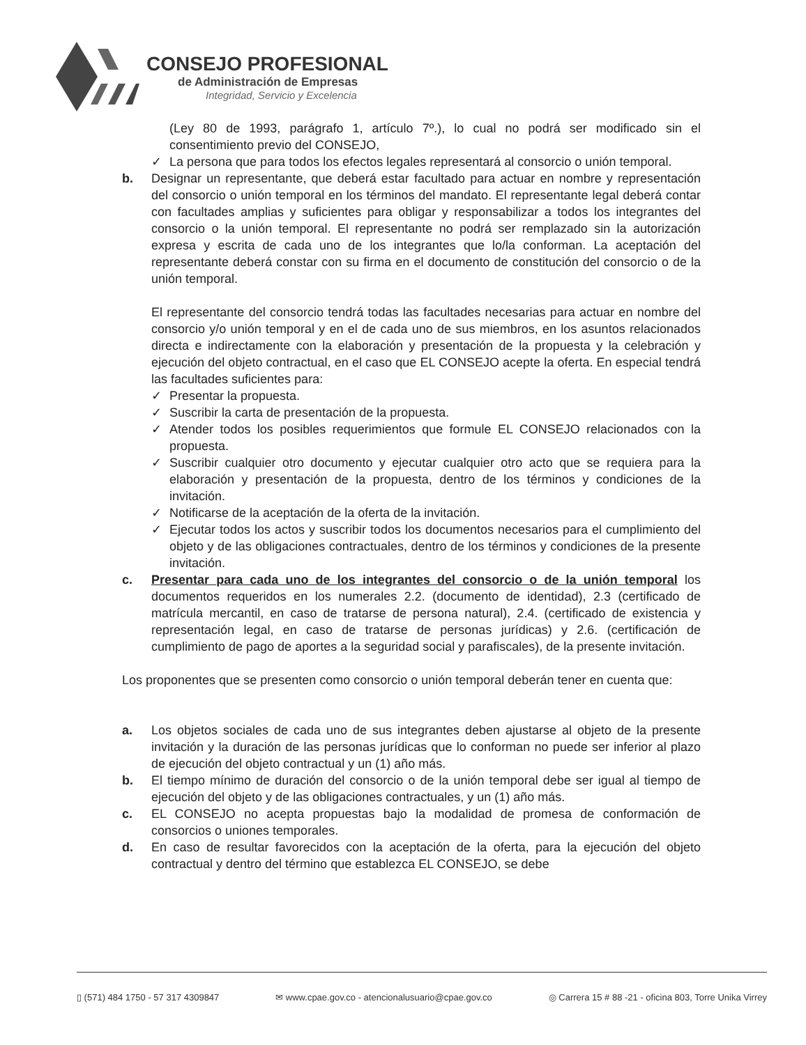CONSEJO PROFESIONAL
de Administración de Empresas
Integridad, Servicio y Excelencia
(Ley 80 de 1993, parágrafo 1, artículo 7º.), lo cual no podrá ser modificado sin el consentimiento previo del CONSEJO,
✓ La persona que para todos los efectos legales representará al consorcio o unión temporal.
b. Designar un representante, que deberá estar facultado para actuar en nombre y representación del consorcio o unión temporal en los términos del mandato. El representante legal deberá contar con facultades amplias y suficientes para obligar y responsabilizar a todos los integrantes del consorcio o la unión temporal. El representante no podrá ser remplazado sin la autorización expresa y escrita de cada uno de los integrantes que lo/la conforman. La aceptación del representante deberá constar con su firma en el documento de constitución del consorcio o de la unión temporal.
El representante del consorcio tendrá todas las facultades necesarias para actuar en nombre del consorcio y/o unión temporal y en el de cada uno de sus miembros, en los asuntos relacionados directa e indirectamente con la elaboración y presentación de la propuesta y la celebración y ejecución del objeto contractual, en el caso que EL CONSEJO acepte la oferta. En especial tendrá las facultades suficientes para:
✓ Presentar la propuesta.
✓ Suscribir la carta de presentación de la propuesta.
✓ Atender todos los posibles requerimientos que formule EL CONSEJO relacionados con la propuesta.
✓ Suscribir cualquier otro documento y ejecutar cualquier otro acto que se requiera para la elaboración y presentación de la propuesta, dentro de los términos y condiciones de la invitación.
✓ Notificarse de la aceptación de la oferta de la invitación.
✓ Ejecutar todos los actos y suscribir todos los documentos necesarios para el cumplimiento del objeto y de las obligaciones contractuales, dentro de los términos y condiciones de la presente invitación.
c. Presentar para cada uno de los integrantes del consorcio o de la unión temporal los documentos requeridos en los numerales 2.2. (documento de identidad), 2.3 (certificado de matrícula mercantil, en caso de tratarse de persona natural), 2.4. (certificado de existencia y representación legal, en caso de tratarse de personas jurídicas) y 2.6. (certificación de cumplimiento de pago de aportes a la seguridad social y parafiscales), de la presente invitación.
Los proponentes que se presenten como consorcio o unión temporal deberán tener en cuenta que:
a. Los objetos sociales de cada uno de sus integrantes deben ajustarse al objeto de la presente invitación y la duración de las personas jurídicas que lo conforman no puede ser inferior al plazo de ejecución del objeto contractual y un (1) año más.
b. El tiempo mínimo de duración del consorcio o de la unión temporal debe ser igual al tiempo de ejecución del objeto y de las obligaciones contractuales, y un (1) año más.
c. EL CONSEJO no acepta propuestas bajo la modalidad de promesa de conformación de consorcios o uniones temporales.
d. En caso de resultar favorecidos con la aceptación de la oferta, para la ejecución del objeto contractual y dentro del término que establezca EL CONSEJO, se debe
▯ (571) 484 1750 - 57 317 4309847 ✉ www.cpae.gov.co - atencionalusuario@cpae.gov.co ◎ Carrera 15 # 88 -21 - oficina 803, Torre Unika Virrey